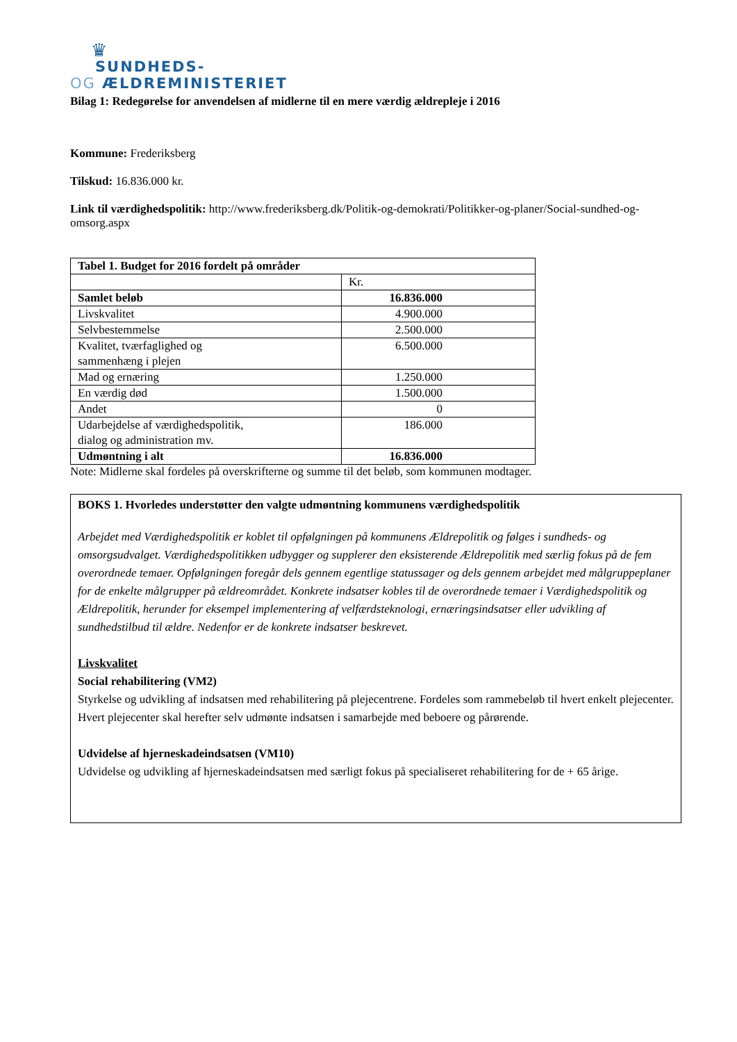♛
SUNDHEDS-
OG ÆLDREMINISTERIET
Bilag 1: Redegørelse for anvendelsen af midlerne til en mere værdig ældrepleje i 2016
Kommune: Frederiksberg
Tilskud: 16.836.000 kr.
Link til værdighedspolitik: http://www.frederiksberg.dk/Politik-og-demokrati/Politikker-og-planer/Social-sundhed-og-omsorg.aspx
| Tabel 1. Budget for 2016 fordelt på områder | |
| | Kr. |
| Samlet beløb | 16.836.000 |
| Livskvalitet | 4.900.000 |
| Selvbestemmelse | 2.500.000 |
| Kvalitet, tværfaglighed og sammenhæng i plejen | 6.500.000 |
| Mad og ernæring | 1.250.000 |
| En værdig død | 1.500.000 |
| Andet | 0 |
| Udarbejdelse af værdighedspolitik, dialog og administration mv. | 186.000 |
| Udmøntning i alt | 16.836.000 |
Note: Midlerne skal fordeles på overskrifterne og summe til det beløb, som kommunen modtager.
BOKS 1. Hvorledes understøtter den valgte udmøntning kommunens værdighedspolitik
Arbejdet med Værdighedspolitik er koblet til opfølgningen på kommunens Ældrepolitik og følges i sundheds- og omsorgsudvalget. Værdighedspolitikken udbygger og supplerer den eksisterende Ældrepolitik med særlig fokus på de fem overordnede temaer. Opfølgningen foregår dels gennem egentlige statussager og dels gennem arbejdet med målgruppeplaner for de enkelte målgrupper på ældreområdet. Konkrete indsatser kobles til de overordnede temaer i Værdighedspolitik og Ældrepolitik, herunder for eksempel implementering af velfærdsteknologi, ernæringsindsatser eller udvikling af sundhedstilbud til ældre. Nedenfor er de konkrete indsatser beskrevet.
Livskvalitet
Social rehabilitering (VM2)
Styrkelse og udvikling af indsatsen med rehabilitering på plejecentrene. Fordeles som rammebeløb til hvert enkelt plejecenter. Hvert plejecenter skal herefter selv udmønte indsatsen i samarbejde med beboere og pårørende.
Udvidelse af hjerneskadeindsatsen (VM10)
Udvidelse og udvikling af hjerneskadeindsatsen med særligt fokus på specialiseret rehabilitering for de + 65 årige.